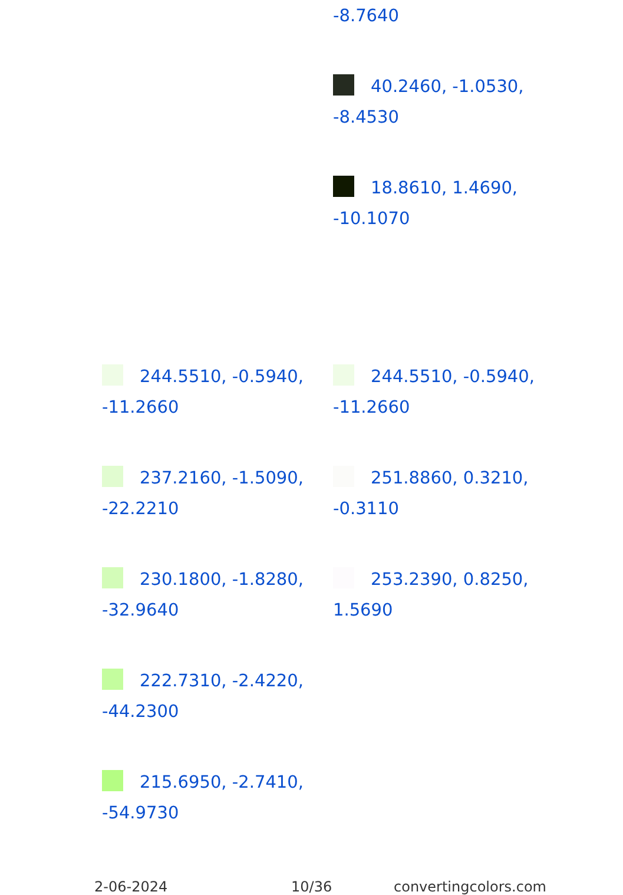-8.7640
40.2460, -1.0530, -8.4530
18.8610, 1.4690, -10.1070
244.5510, -0.5940, -11.2660
244.5510, -0.5940, -11.2660
237.2160, -1.5090, -22.2210
251.8860, 0.3210, -0.3110
230.1800, -1.8280, -32.9640
253.2390, 0.8250, 1.5690
222.7310, -2.4220, -44.2300
215.6950, -2.7410, -54.9730
2-06-2024 10/36 convertingcolors.com